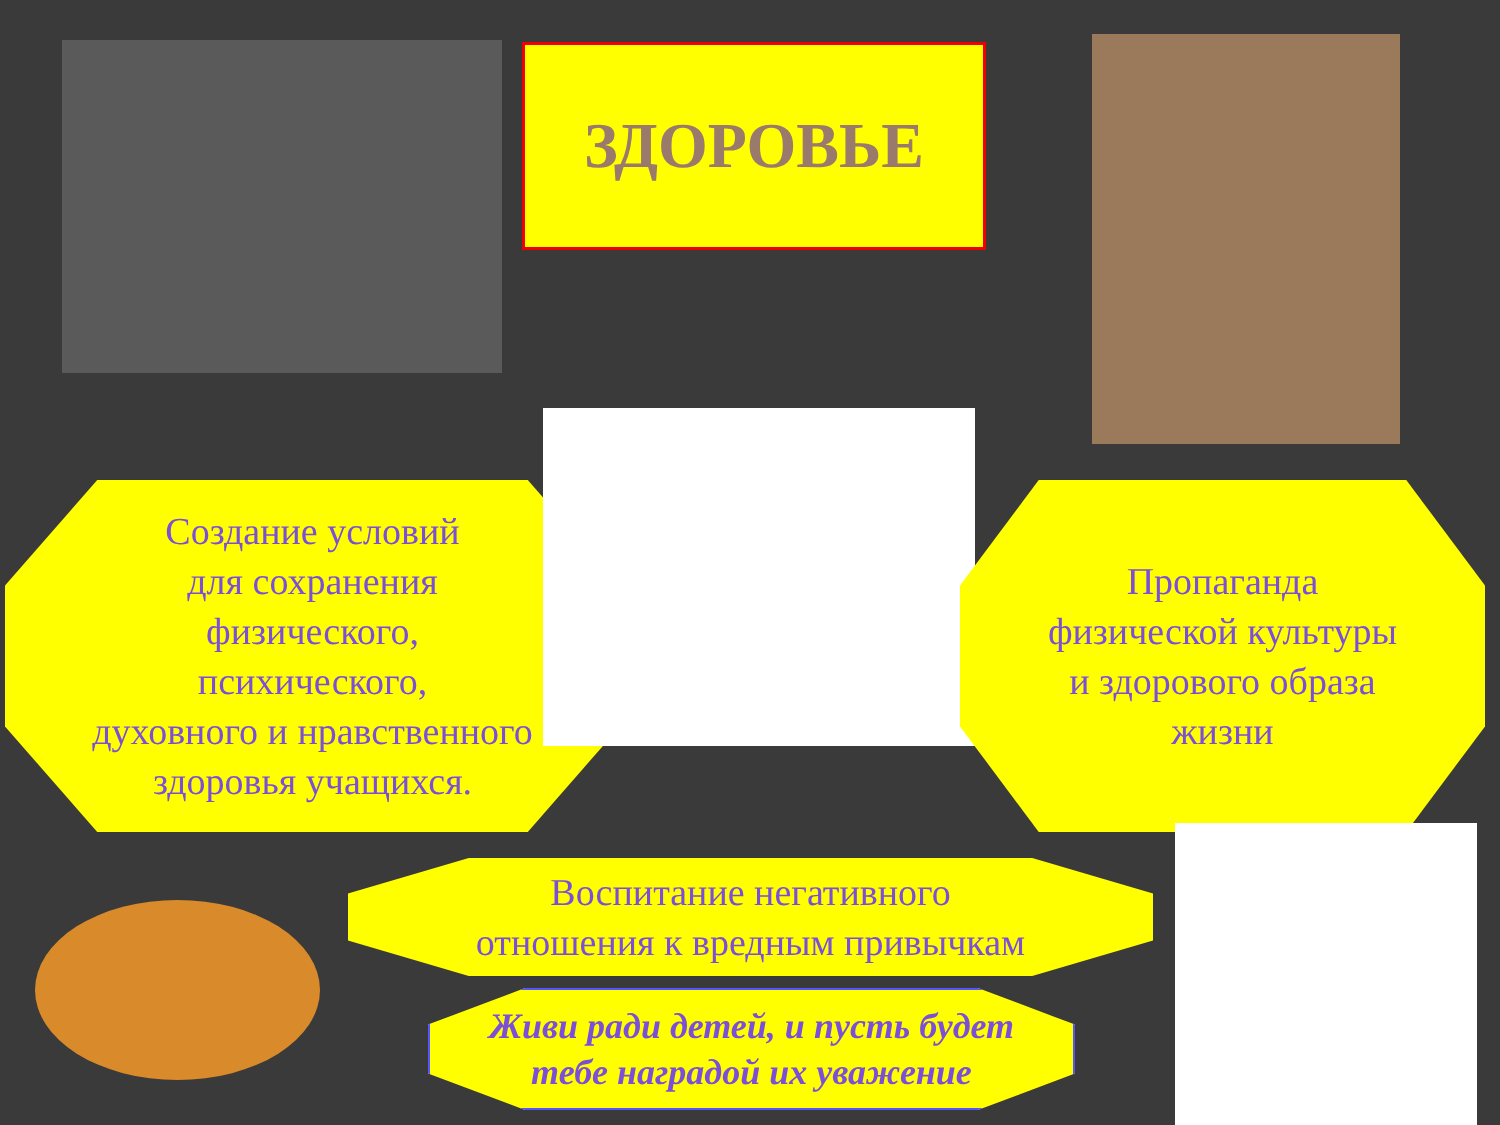ЗДОРОВЬЕ
Создание условий
для сохранения
физического,
психического,
духовного и нравственного
здоровья учащихся.
Пропаганда
физической культуры
и здорового образа
жизни
Воспитание негативного
отношения к вредным привычкам
Живи ради детей, и пусть будет
тебе наградой их уважение